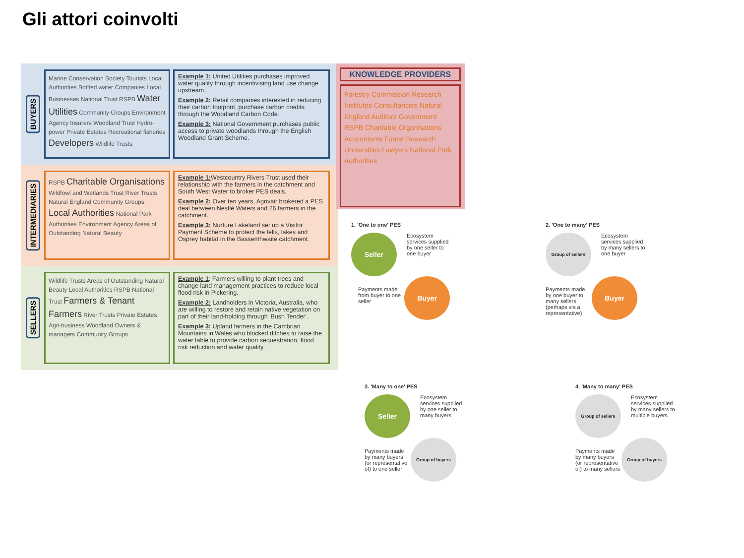Gli attori coinvolti
BUYERS
Marine Conservation Society Tourists Local Authorities Bottled water Companies Local Businesses National Trust RSPB Water Utilities Community Groups Environment Agency Insurers Woodland Trust Hydro-power Private Estates Recreational fisheries Developers Wildlife Trusts
Example 1: United Utilities purchases improved water quality through incentivising land use change upstream.
Example 2: Retail companies interested in reducing their carbon footprint, purchase carbon credits through the Woodland Carbon Code.
Example 3: National Government purchases public access to private woodlands through the English Woodland Grant Scheme.
INTERMEDIARIES
RSPB Charitable Organisations Wildfowl and Wetlands Trust River Trusts Natural England Community Groups Local Authorities National Park Authorities Environment Agency Areas of Outstanding Natural Beauty
Example 1: Westcountry Rivers Trust used their relationship with the farmers in the catchment and South West Water to broker PES deals.
Example 2: Over ten years, Agrivair brokered a PES deal between Nestlé Waters and 26 farmers in the catchment.
Example 3: Nurture Lakeland set up a Visitor Payment Scheme to protect the fells, lakes and Osprey habitat in the Bassenthwaite catchment.
SELLERS
Wildlife Trusts Areas of Outstanding Natural Beauty Local Authorities RSPB National Trust Farmers & Tenant Farmers River Trusts Private Estates Agri-business Woodland Owners & managers Community Groups
Example 1: Farmers willing to plant trees and change land management practices to reduce local flood risk in Pickering.
Example 2: Landholders in Victoria, Australia, who are willing to restore and retain native vegetation on part of their land-holding through 'Bush Tender'.
Example 3: Upland farmers in the Cambrian Mountains in Wales who blocked ditches to raise the water table to provide carbon sequestration, flood risk reduction and water quality.
KNOWLEDGE PROVIDERS
Forestry Commission Research Institutes Consultancies Natural England Auditors Government RSPB Charitable Organisations Accountants Forest Research Universities Lawyers National Park Authorities
1. 'One to one' PES
Seller Ecosystem services supplied by one seller to one buyer
Payments made from buyer to one seller Buyer
2. 'One to many' PES
Group of sellers Ecosystem services supplied by many sellers to one buyer
Payments made by one buyer to many sellers (perhaps via a representative) Buyer
3. 'Many to one' PES
Seller Ecosystem services supplied by one seller to many buyers
Payments made by many buyers (or representative of) to one seller Group of buyers
4. 'Many to many' PES
Group of sellers Ecosystem services supplied by many sellers to multiple buyers
Payments made by many buyers (or representative of) to many sellers Group of buyers